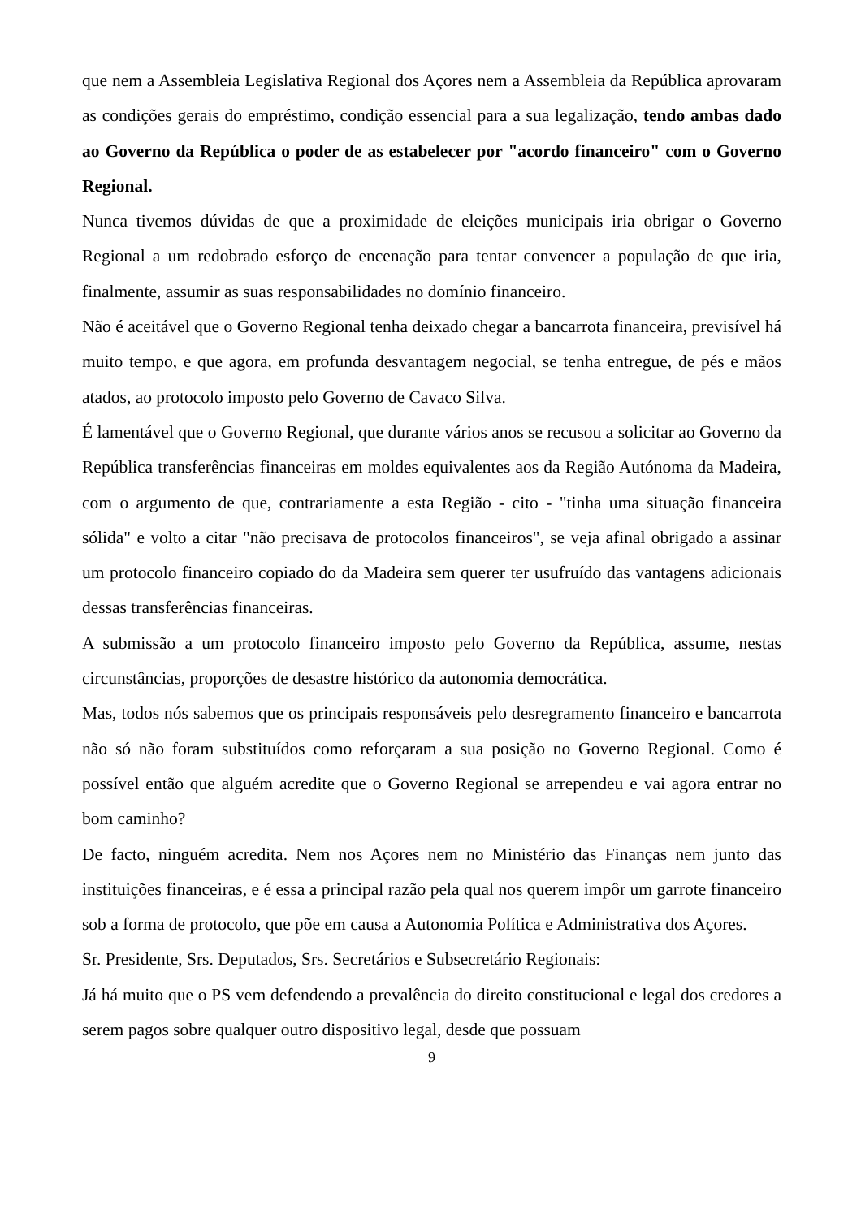que nem a Assembleia Legislativa Regional dos Açores nem a Assembleia da República aprovaram as condições gerais do empréstimo, condição essencial para a sua legalização, tendo ambas dado ao Governo da República o poder de as estabelecer por "acordo financeiro" com o Governo Regional.
Nunca tivemos dúvidas de que a proximidade de eleições municipais iria obrigar o Governo Regional a um redobrado esforço de encenação para tentar convencer a população de que iria, finalmente, assumir as suas responsabilidades no domínio financeiro.
Não é aceitável que o Governo Regional tenha deixado chegar a bancarrota financeira, previsível há muito tempo, e que agora, em profunda desvantagem negocial, se tenha entregue, de pés e mãos atados, ao protocolo imposto pelo Governo de Cavaco Silva.
É lamentável que o Governo Regional, que durante vários anos se recusou a solicitar ao Governo da República transferências financeiras em moldes equivalentes aos da Região Autónoma da Madeira, com o argumento de que, contrariamente a esta Região - cito - "tinha uma situação financeira sólida" e volto a citar "não precisava de protocolos financeiros", se veja afinal obrigado a assinar um protocolo financeiro copiado do da Madeira sem querer ter usufruído das vantagens adicionais dessas transferências financeiras.
A submissão a um protocolo financeiro imposto pelo Governo da República, assume, nestas circunstâncias, proporções de desastre histórico da autonomia democrática.
Mas, todos nós sabemos que os principais responsáveis pelo desregramento financeiro e bancarrota não só não foram substituídos como reforçaram a sua posição no Governo Regional. Como é possível então que alguém acredite que o Governo Regional se arrependeu e vai agora entrar no bom caminho?
De facto, ninguém acredita. Nem nos Açores nem no Ministério das Finanças nem junto das instituições financeiras, e é essa a principal razão pela qual nos querem impôr um garrote financeiro sob a forma de protocolo, que põe em causa a Autonomia Política e Administrativa dos Açores.
Sr. Presidente, Srs. Deputados, Srs. Secretários e Subsecretário Regionais:
Já há muito que o PS vem defendendo a prevalência do direito constitucional e legal dos credores a serem pagos sobre qualquer outro dispositivo legal, desde que possuam
9